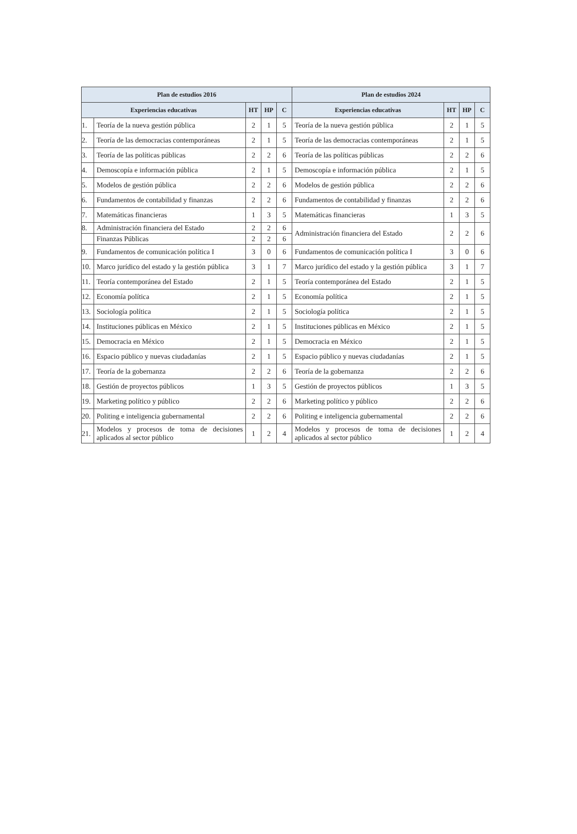| Plan de estudios 2016 | | | | | Plan de estudios 2024 | | | |
| --- | --- | --- | --- | --- | --- | --- | --- | --- |
| Experiencias educativas | | HT | HP | C | Experiencias educativas | HT | HP | C |
| 1. | Teoría de la nueva gestión pública | 2 | 1 | 5 | Teoría de la nueva gestión pública | 2 | 1 | 5 |
| 2. | Teoría de las democracias contemporáneas | 2 | 1 | 5 | Teoría de las democracias contemporáneas | 2 | 1 | 5 |
| 3. | Teoría de las políticas públicas | 2 | 2 | 6 | Teoría de las políticas públicas | 2 | 2 | 6 |
| 4. | Demoscopía e información pública | 2 | 1 | 5 | Demoscopía e información pública | 2 | 1 | 5 |
| 5. | Modelos de gestión pública | 2 | 2 | 6 | Modelos de gestión pública | 2 | 2 | 6 |
| 6. | Fundamentos de contabilidad y finanzas | 2 | 2 | 6 | Fundamentos de contabilidad y finanzas | 2 | 2 | 6 |
| 7. | Matemáticas financieras | 1 | 3 | 5 | Matemáticas financieras | 1 | 3 | 5 |
| 8. | Administración financiera del Estado | 2 | 2 | 6 | Administración financiera del Estado | 2 | 2 | 6 |
| | Finanzas Públicas | 2 | 2 | 6 | | | | |
| 9. | Fundamentos de comunicación política I | 3 | 0 | 6 | Fundamentos de comunicación política I | 3 | 0 | 6 |
| 10. | Marco jurídico del estado y la gestión pública | 3 | 1 | 7 | Marco jurídico del estado y la gestión pública | 3 | 1 | 7 |
| 11. | Teoría contemporánea del Estado | 2 | 1 | 5 | Teoría contemporánea del Estado | 2 | 1 | 5 |
| 12. | Economía política | 2 | 1 | 5 | Economía política | 2 | 1 | 5 |
| 13. | Sociología política | 2 | 1 | 5 | Sociología política | 2 | 1 | 5 |
| 14. | Instituciones públicas en México | 2 | 1 | 5 | Instituciones públicas en México | 2 | 1 | 5 |
| 15. | Democracia en México | 2 | 1 | 5 | Democracia en México | 2 | 1 | 5 |
| 16. | Espacio público y nuevas ciudadanías | 2 | 1 | 5 | Espacio público y nuevas ciudadanías | 2 | 1 | 5 |
| 17. | Teoría de la gobernanza | 2 | 2 | 6 | Teoría de la gobernanza | 2 | 2 | 6 |
| 18. | Gestión de proyectos públicos | 1 | 3 | 5 | Gestión de proyectos públicos | 1 | 3 | 5 |
| 19. | Marketing político y público | 2 | 2 | 6 | Marketing político y público | 2 | 2 | 6 |
| 20. | Politing e inteligencia gubernamental | 2 | 2 | 6 | Politing e inteligencia gubernamental | 2 | 2 | 6 |
| 21. | Modelos y procesos de toma de decisiones aplicados al sector público | 1 | 2 | 4 | Modelos y procesos de toma de decisiones aplicados al sector público | 1 | 2 | 4 |